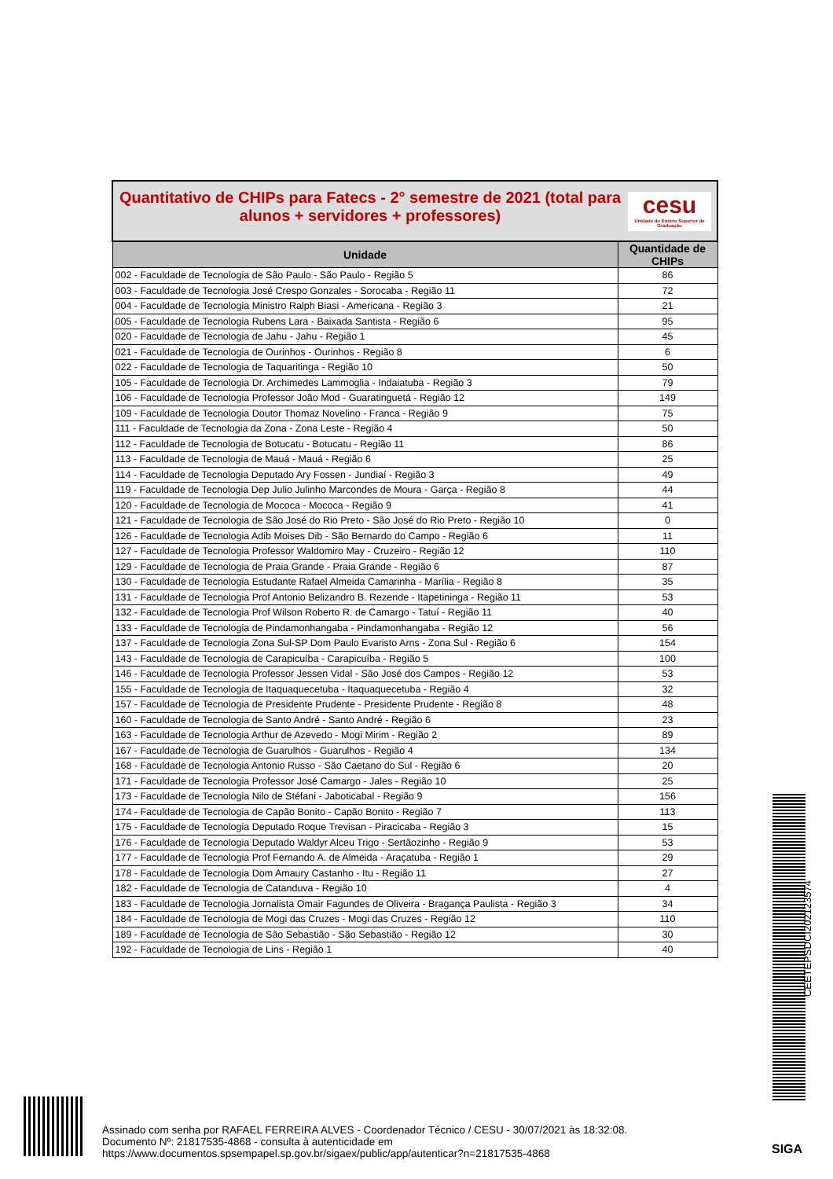| cesu Unidade do Ensino Superior de Graduação Quantitativo de CHIPs para Fatecs - 2° semestre de 2021 (total para alunos + servidores + professores) | |
| Unidade | Quantidade de CHIPs |
| 002 - Faculdade de Tecnologia de São Paulo - São Paulo - Região 5 | 86 |
| 003 - Faculdade de Tecnologia José Crespo Gonzales - Sorocaba - Região 11 | 72 |
| 004 - Faculdade de Tecnologia Ministro Ralph Biasi - Americana - Região 3 | 21 |
| 005 - Faculdade de Tecnologia Rubens Lara - Baixada Santista - Região 6 | 95 |
| 020 - Faculdade de Tecnologia de Jahu - Jahu - Região 1 | 45 |
| 021 - Faculdade de Tecnologia de Ourinhos - Ourinhos - Região 8 | 6 |
| 022 - Faculdade de Tecnologia de Taquaritinga - Região 10 | 50 |
| 105 - Faculdade de Tecnologia Dr. Archimedes Lammoglia - Indaiatuba - Região 3 | 79 |
| 106 - Faculdade de Tecnologia Professor João Mod - Guaratinguetá - Região 12 | 149 |
| 109 - Faculdade de Tecnologia Doutor Thomaz Novelino - Franca - Região 9 | 75 |
| 111 - Faculdade de Tecnologia da Zona - Zona Leste - Região 4 | 50 |
| 112 - Faculdade de Tecnologia de Botucatu - Botucatu - Região 11 | 86 |
| 113 - Faculdade de Tecnologia de Mauá - Mauá - Região 6 | 25 |
| 114 - Faculdade de Tecnologia Deputado Ary Fossen - Jundiaí - Região 3 | 49 |
| 119 - Faculdade de Tecnologia Dep Julio Julinho Marcondes de Moura - Garça - Região 8 | 44 |
| 120 - Faculdade de Tecnologia de Mococa - Mococa - Região 9 | 41 |
| 121 - Faculdade de Tecnologia de São José do Rio Preto - São José do Rio Preto - Região 10 | 0 |
| 126 - Faculdade de Tecnologia Adib Moises Dib - São Bernardo do Campo - Região 6 | 11 |
| 127 - Faculdade de Tecnologia Professor Waldomiro May - Cruzeiro - Região 12 | 110 |
| 129 - Faculdade de Tecnologia de Praia Grande - Praia Grande - Região 6 | 87 |
| 130 - Faculdade de Tecnologia Estudante Rafael Almeida Camarinha - Marília - Região 8 | 35 |
| 131 - Faculdade de Tecnologia Prof Antonio Belizandro B. Rezende - Itapetininga - Região 11 | 53 |
| 132 - Faculdade de Tecnologia Prof Wilson Roberto R. de Camargo - Tatuí - Região 11 | 40 |
| 133 - Faculdade de Tecnologia de Pindamonhangaba - Pindamonhangaba - Região 12 | 56 |
| 137 - Faculdade de Tecnologia Zona Sul-SP Dom Paulo Evaristo Arns - Zona Sul - Região 6 | 154 |
| 143 - Faculdade de Tecnologia de Carapicuíba - Carapicuíba - Região 5 | 100 |
| 146 - Faculdade de Tecnologia Professor Jessen Vidal - São José dos Campos - Região 12 | 53 |
| 155 - Faculdade de Tecnologia de Itaquaquecetuba - Itaquaquecetuba - Região 4 | 32 |
| 157 - Faculdade de Tecnologia de Presidente Prudente - Presidente Prudente - Região 8 | 48 |
| 160 - Faculdade de Tecnologia de Santo André - Santo André - Região 6 | 23 |
| 163 - Faculdade de Tecnologia Arthur de Azevedo - Mogi Mirim - Região 2 | 89 |
| 167 - Faculdade de Tecnologia de Guarulhos - Guarulhos - Região 4 | 134 |
| 168 - Faculdade de Tecnologia Antonio Russo - São Caetano do Sul - Região 6 | 20 |
| 171 - Faculdade de Tecnologia Professor José Camargo - Jales - Região 10 | 25 |
| 173 - Faculdade de Tecnologia Nilo de Stéfani - Jaboticabal - Região 9 | 156 |
| 174 - Faculdade de Tecnologia de Capão Bonito - Capão Bonito - Região 7 | 113 |
| 175 - Faculdade de Tecnologia Deputado Roque Trevisan - Piracicaba - Região 3 | 15 |
| 176 - Faculdade de Tecnologia Deputado Waldyr Alceu Trigo - Sertãozinho - Região 9 | 53 |
| 177 - Faculdade de Tecnologia Prof Fernando A. de Almeida - Araçatuba - Região 1 | 29 |
| 178 - Faculdade de Tecnologia Dom Amaury Castanho - Itu - Região 11 | 27 |
| 182 - Faculdade de Tecnologia de Catanduva - Região 10 | 4 |
| 183 - Faculdade de Tecnologia Jornalista Omair Fagundes de Oliveira - Bragança Paulista - Região 3 | 34 |
| 184 - Faculdade de Tecnologia de Mogi das Cruzes - Mogi das Cruzes - Região 12 | 110 |
| 189 - Faculdade de Tecnologia de São Sebastião - São Sebastião - Região 12 | 30 |
| 192 - Faculdade de Tecnologia de Lins - Região 1 | 40 |
CEETEPSDCI202123574
Assinado com senha por RAFAEL FERREIRA ALVES - Coordenador Técnico / CESU - 30/07/2021 às 18:32:08.
Documento Nº: 21817535-4868 - consulta à autenticidade em
https://www.documentos.spsempapel.sp.gov.br/sigaex/public/app/autenticar?n=21817535-4868
SIGA